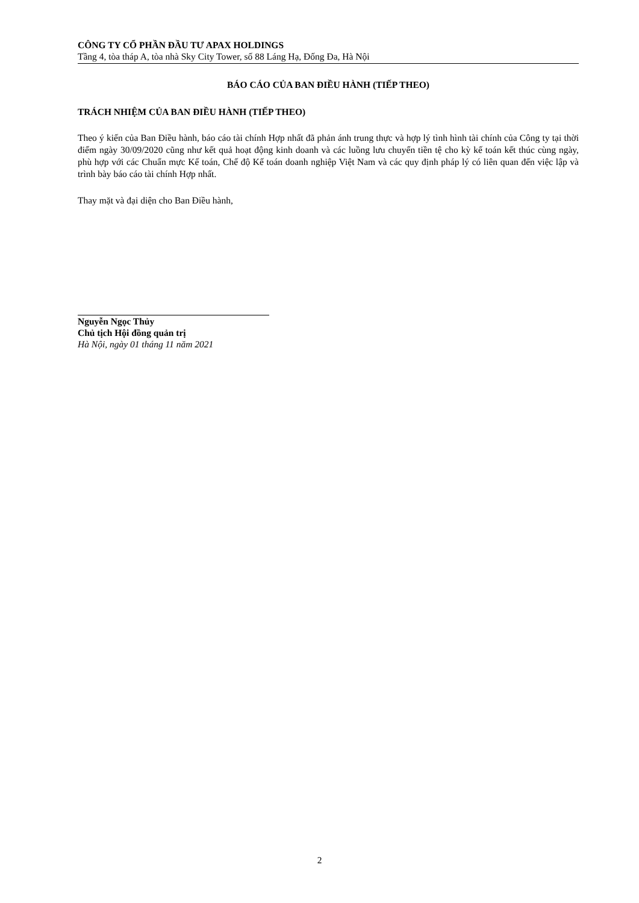CÔNG TY CỔ PHẦN ĐẦU TƯ APAX HOLDINGS
Tầng 4, tòa tháp A, tòa nhà Sky City Tower, số 88 Láng Hạ, Đống Đa, Hà Nội
BÁO CÁO CỦA BAN ĐIỀU HÀNH (TIẾP THEO)
TRÁCH NHIỆM CỦA BAN ĐIỀU HÀNH (TIẾP THEO)
Theo ý kiến của Ban Điều hành, báo cáo tài chính Hợp nhất đã phản ánh trung thực và hợp lý tình hình tài chính của Công ty tại thời điểm ngày 30/09/2020 cũng như kết quả hoạt động kinh doanh và các luồng lưu chuyển tiền tệ cho kỳ kế toán kết thúc cùng ngày, phù hợp với các Chuẩn mực Kế toán, Chế độ Kế toán doanh nghiệp Việt Nam và các quy định pháp lý có liên quan đến việc lập và trình bày báo cáo tài chính Hợp nhất.
Thay mặt và đại diện cho Ban Điều hành,
Nguyễn Ngọc Thủy
Chủ tịch Hội đồng quản trị
Hà Nội, ngày 01 tháng 11 năm 2021
2